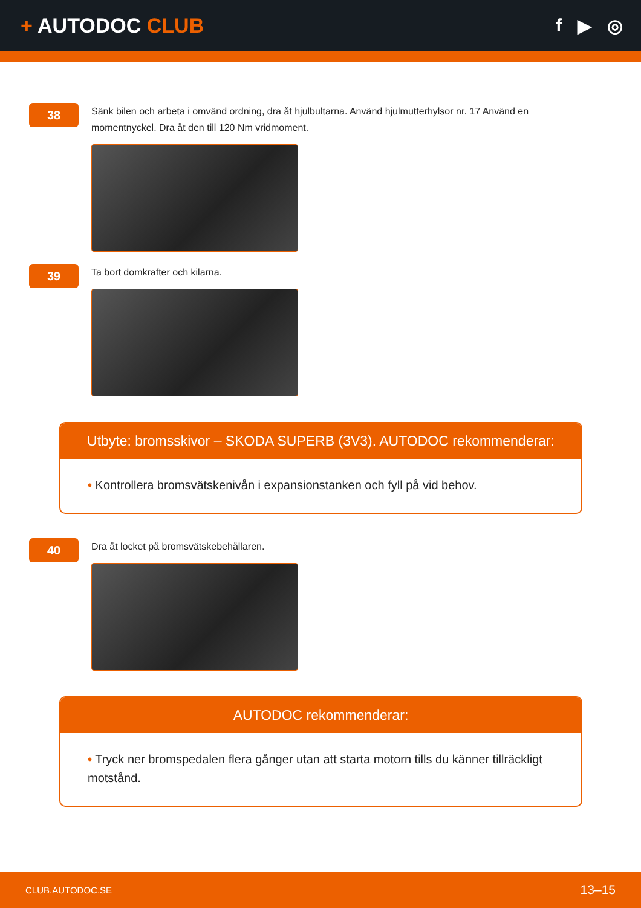+ AUTODOC CLUB f ▶ ◎
38
Sänk bilen och arbeta i omvänd ordning, dra åt hjulbultarna. Använd hjulmutterhylsor nr. 17 Använd en momentnyckel. Dra åt den till 120 Nm vridmoment.
39
Ta bort domkrafter och kilarna.
Utbyte: bromsskivor – SKODA SUPERB (3V3). AUTODOC rekommenderar:
• Kontrollera bromsvätskenivån i expansionstanken och fyll på vid behov.
40
Dra åt locket på bromsvätskebehållaren.
AUTODOC rekommenderar:
• Tryck ner bromspedalen flera gånger utan att starta motorn tills du känner tillräckligt motstånd.
CLUB.AUTODOC.SE 13–15